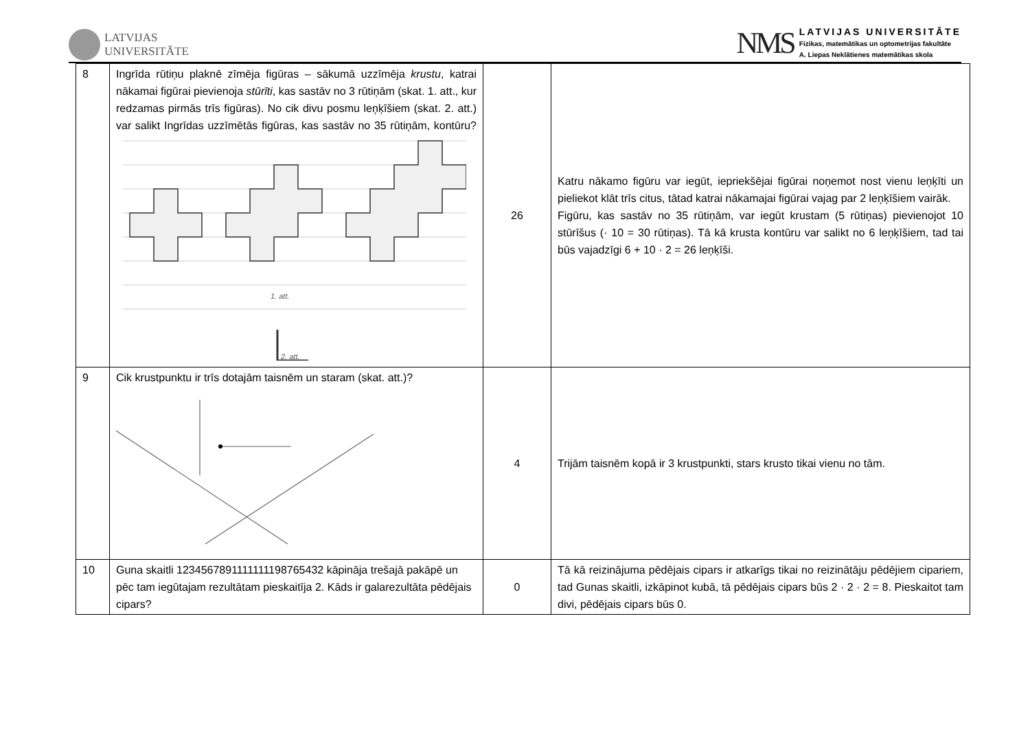LATVIJAS
UNIVERSITĀTE
NMS
LATVIJAS UNIVERSITĀTE
Fizikas, matemātikas un optometrijas fakultāte
A. Liepas Neklātienes matemātikas skola
| 8 | Ingrīda rūtiņu plaknē zīmēja figūras – sākumā uzzīmēja krustu , katrai nākamai figūrai pievienoja stūrīti , kas sastāv no 3 rūtiņām (skat. 1. att., kur redzamas pirmās trīs figūras). No cik divu posmu leņķīšiem (skat. 2. att.) var salikt Ingrīdas uzzīmētās figūras, kas sastāv no 35 rūtiņām, kontūru? 1. att. 2. att. | 26 | Katru nākamo figūru var iegūt, iepriekšējai figūrai noņemot nost vienu leņķīti un pieliekot klāt trīs citus, tātad katrai nākamajai figūrai vajag par 2 leņķīšiem vairāk. Figūru, kas sastāv no 35 rūtiņām, var iegūt krustam (5 rūtiņas) pievienojot 10 stūrīšus (· 10 = 30 rūtiņas). Tā kā krusta kontūru var salikt no 6 leņķīšiem, tad tai būs vajadzīgi 6 + 10 · 2 = 26 leņķīši. |
| 9 | Cik krustpunktu ir trīs dotajām taisnēm un staram (skat. att.)? | 4 | Trijām taisnēm kopā ir 3 krustpunkti, stars krusto tikai vienu no tām. |
| 10 | Guna skaitli 1234567891111111198765432 kāpināja trešajā pakāpē un pēc tam iegūtajam rezultātam pieskaitīja 2. Kāds ir galarezultāta pēdējais cipars? | 0 | Tā kā reizinājuma pēdējais cipars ir atkarīgs tikai no reizinātāju pēdējiem cipariem, tad Gunas skaitli, izkāpinot kubā, tā pēdējais cipars būs 2 · 2 · 2 = 8. Pieskaitot tam divi, pēdējais cipars būs 0. |